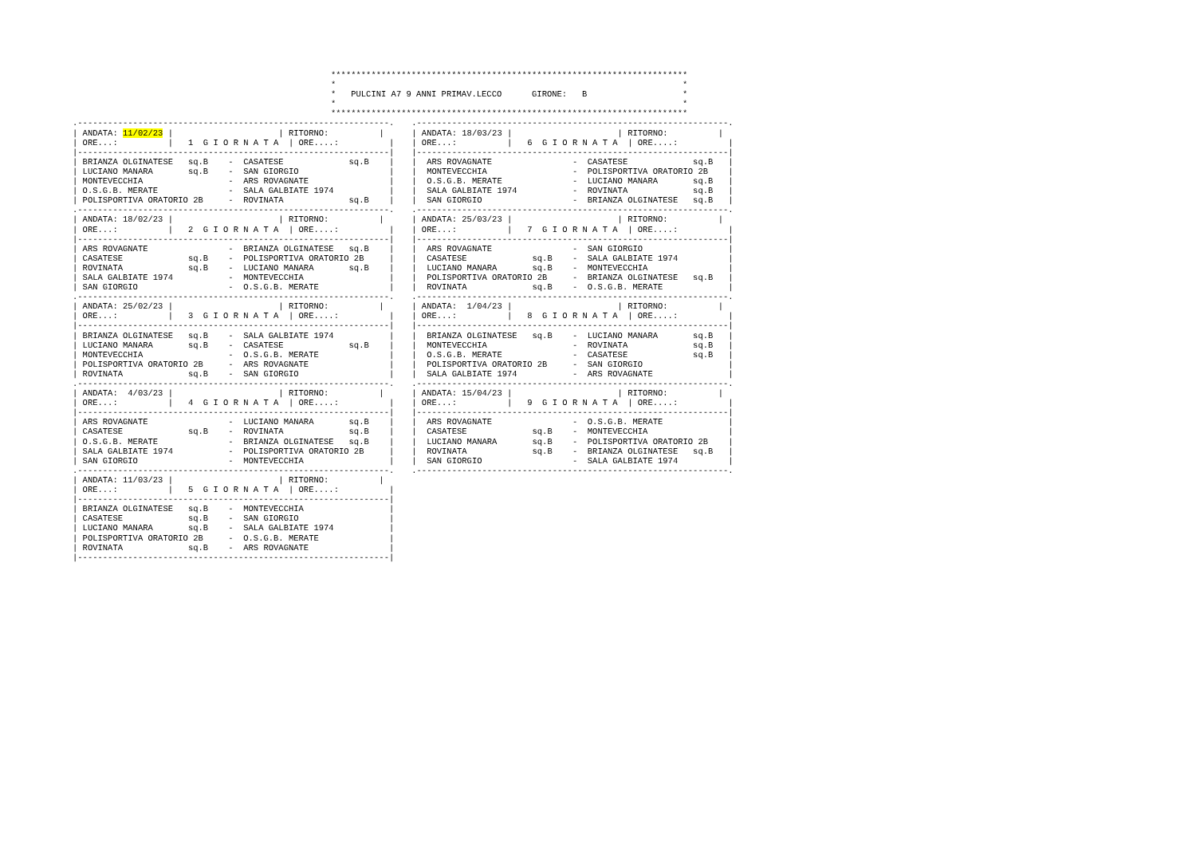***********************************************************************
*                                                                     *
*   PULCINI A7 9 ANNI PRIMAV.LECCO      GIRONE:   B                   *
*                                                                     *
***********************************************************************
.--------------------------------------------------------------.
| ANDATA: 11/02/23 |                     | RITORNO:          |
| ORE...:          |   1  G I O R N A T A  | ORE....:          |
|--------------------------------------------------------------|
| BRIANZA OLGINATESE   sq.B    -  CASATESE             sq.B    |
| LUCIANO MANARA       sq.B    -  SAN GIORGIO                  |
| MONTEVECCHIA                 -  ARS ROVAGNATE                |
| O.S.G.B. MERATE              -  SALA GALBIATE 1974           |
| POLISPORTIVA ORATORIO 2B     -  ROVINATA             sq.B    |
.--------------------------------------------------------------.
| ANDATA: 18/02/23 |                     | RITORNO:          |
| ORE...:          |   2  G I O R N A T A  | ORE....:          |
|--------------------------------------------------------------|
| ARS ROVAGNATE                -  BRIANZA OLGINATESE   sq.B    |
| CASATESE             sq.B    -  POLISPORTIVA ORATORIO 2B     |
| ROVINATA             sq.B    -  LUCIANO MANARA       sq.B    |
| SALA GALBIATE 1974           -  MONTEVECCHIA                 |
| SAN GIORGIO                  -  O.S.G.B. MERATE              |
.--------------------------------------------------------------.
| ANDATA: 25/02/23 |                     | RITORNO:          |
| ORE...:          |   3  G I O R N A T A  | ORE....:          |
|--------------------------------------------------------------|
| BRIANZA OLGINATESE   sq.B    -  SALA GALBIATE 1974           |
| LUCIANO MANARA       sq.B    -  CASATESE             sq.B    |
| MONTEVECCHIA                 -  O.S.G.B. MERATE              |
| POLISPORTIVA ORATORIO 2B     -  ARS ROVAGNATE                |
| ROVINATA             sq.B    -  SAN GIORGIO                  |
.--------------------------------------------------------------.
| ANDATA:  4/03/23 |                     | RITORNO:          |
| ORE...:          |   4  G I O R N A T A  | ORE....:          |
|--------------------------------------------------------------|
| ARS ROVAGNATE                -  LUCIANO MANARA       sq.B    |
| CASATESE             sq.B    -  ROVINATA             sq.B    |
| O.S.G.B. MERATE              -  BRIANZA OLGINATESE   sq.B    |
| SALA GALBIATE 1974           -  POLISPORTIVA ORATORIO 2B     |
| SAN GIORGIO                  -  MONTEVECCHIA                 |
.--------------------------------------------------------------.
| ANDATA: 11/03/23 |                     | RITORNO:          |
| ORE...:          |   5  G I O R N A T A  | ORE....:          |
|--------------------------------------------------------------|
| BRIANZA OLGINATESE   sq.B    -  MONTEVECCHIA                 |
| CASATESE             sq.B    -  SAN GIORGIO                  |
| LUCIANO MANARA       sq.B    -  SALA GALBIATE 1974           |
| POLISPORTIVA ORATORIO 2B     -  O.S.G.B. MERATE              |
| ROVINATA             sq.B    -  ARS ROVAGNATE                |
|--------------------------------------------------------------|
.--------------------------------------------------------------.
| ANDATA: 18/03/23 |                     | RITORNO:          |
| ORE...:          |   6  G I O R N A T A  | ORE....:          |
|--------------------------------------------------------------|
|  ARS ROVAGNATE                -  CASATESE             sq.B   |
|  MONTEVECCHIA                 -  POLISPORTIVA ORATORIO 2B    |
|  O.S.G.B. MERATE              -  LUCIANO MANARA       sq.B   |
|  SALA GALBIATE 1974           -  ROVINATA             sq.B   |
|  SAN GIORGIO                  -  BRIANZA OLGINATESE   sq.B   |
.--------------------------------------------------------------.
| ANDATA: 25/03/23 |                     | RITORNO:          |
| ORE...:          |   7  G I O R N A T A  | ORE....:          |
|--------------------------------------------------------------|
|  ARS ROVAGNATE                -  SAN GIORGIO                 |
|  CASATESE             sq.B    -  SALA GALBIATE 1974          |
|  LUCIANO MANARA       sq.B    -  MONTEVECCHIA                |
|  POLISPORTIVA ORATORIO 2B     -  BRIANZA OLGINATESE   sq.B   |
|  ROVINATA             sq.B    -  O.S.G.B. MERATE             |
.--------------------------------------------------------------.
| ANDATA:  1/04/23 |                     | RITORNO:          |
| ORE...:          |   8  G I O R N A T A  | ORE....:          |
|--------------------------------------------------------------|
|  BRIANZA OLGINATESE   sq.B    -  LUCIANO MANARA       sq.B   |
|  MONTEVECCHIA                 -  ROVINATA             sq.B   |
|  O.S.G.B. MERATE              -  CASATESE             sq.B   |
|  POLISPORTIVA ORATORIO 2B     -  SAN GIORGIO                 |
|  SALA GALBIATE 1974           -  ARS ROVAGNATE               |
.--------------------------------------------------------------.
| ANDATA: 15/04/23 |                     | RITORNO:          |
| ORE...:          |   9  G I O R N A T A  | ORE....:          |
|--------------------------------------------------------------|
|  ARS ROVAGNATE                -  O.S.G.B. MERATE             |
|  CASATESE             sq.B    -  MONTEVECCHIA                |
|  LUCIANO MANARA       sq.B    -  POLISPORTIVA ORATORIO 2B    |
|  ROVINATA             sq.B    -  BRIANZA OLGINATESE   sq.B   |
|  SAN GIORGIO                  -  SALA GALBIATE 1974          |
.--------------------------------------------------------------.